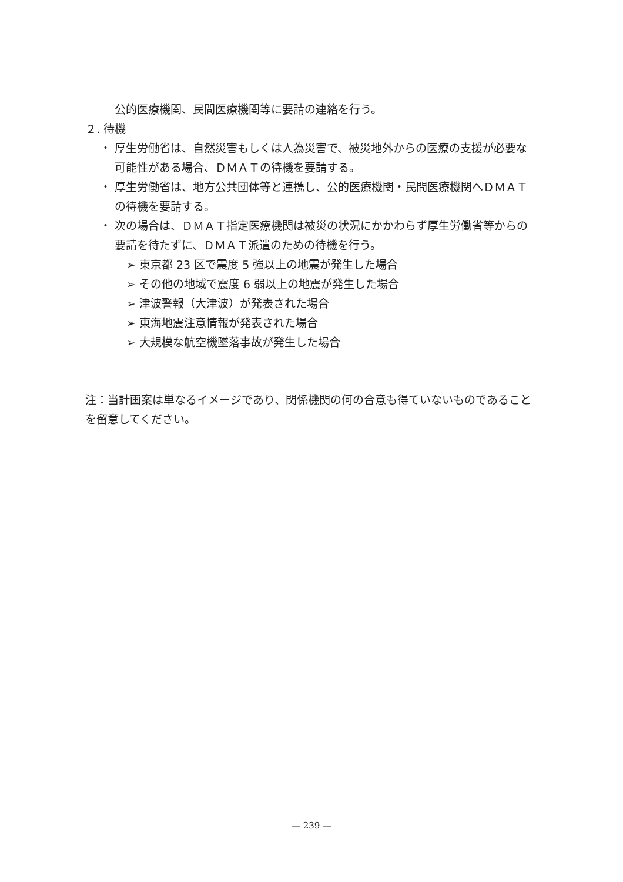公的医療機関、民間医療機関等に要請の連絡を行う。
２. 待機
・ 厚生労働省は、自然災害もしくは人為災害で、被災地外からの医療の支援が必要な可能性がある場合、ＤＭＡＴの待機を要請する。
・ 厚生労働省は、地方公共団体等と連携し、公的医療機関・民間医療機関へＤＭＡＴの待機を要請する。
・ 次の場合は、ＤＭＡＴ指定医療機関は被災の状況にかかわらず厚生労働省等からの要請を待たずに、ＤＭＡＴ派遣のための待機を行う。
➢ 東京都 23 区で震度 5 強以上の地震が発生した場合
➢ その他の地域で震度 6 弱以上の地震が発生した場合
➢ 津波警報（大津波）が発表された場合
➢ 東海地震注意情報が発表された場合
➢ 大規模な航空機墜落事故が発生した場合
注：当計画案は単なるイメージであり、関係機関の何の合意も得ていないものであることを留意してください。
— 239 —